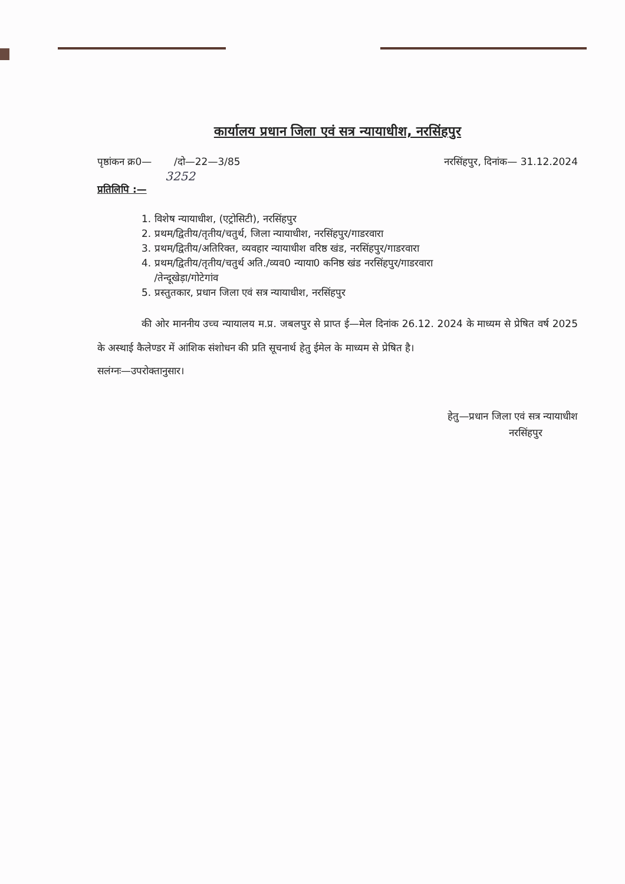कार्यालय प्रधान जिला एवं सत्र न्यायाधीश, नरसिंहपुर
पृष्ठांकन क्र0— /दो—22—3/85 नरसिंहपुर, दिनांक— 31.12.2024
3252
प्रतिलिपि :—
1. विशेष न्यायाधीश, (एट्रोसिटी), नरसिंहपुर
2. प्रथम/द्वितीय/तृतीय/चतुर्थ, जिला न्यायाधीश, नरसिंहपुर/गाडरवारा
3. प्रथम/द्वितीय/अतिरिक्त, व्यवहार न्यायाधीश वरिष्ठ खंड, नरसिंहपुर/गाडरवारा
4. प्रथम/द्वितीय/तृतीय/चतुर्थ अति./व्यव0 न्याया0 कनिष्ठ खंड नरसिंहपुर/गाडरवारा
/तेन्दूखेड़ा/गोटेगांव
5. प्रस्तुतकार, प्रधान जिला एवं सत्र न्यायाधीश, नरसिंहपुर
की ओर माननीय उच्च न्यायालय म.प्र. जबलपुर से प्राप्त ई—मेल दिनांक 26.12. 2024 के माध्यम से प्रेषित वर्ष 2025 के अस्थाई कैलेण्डर में आंशिक संशोधन की प्रति सूचनार्थ हेतु ईमेल के माध्यम से प्रेषित है।
सलंग्नः—उपरोक्तानुसार।
हेतु—प्रधान जिला एवं सत्र न्यायाधीश
नरसिंहपुर